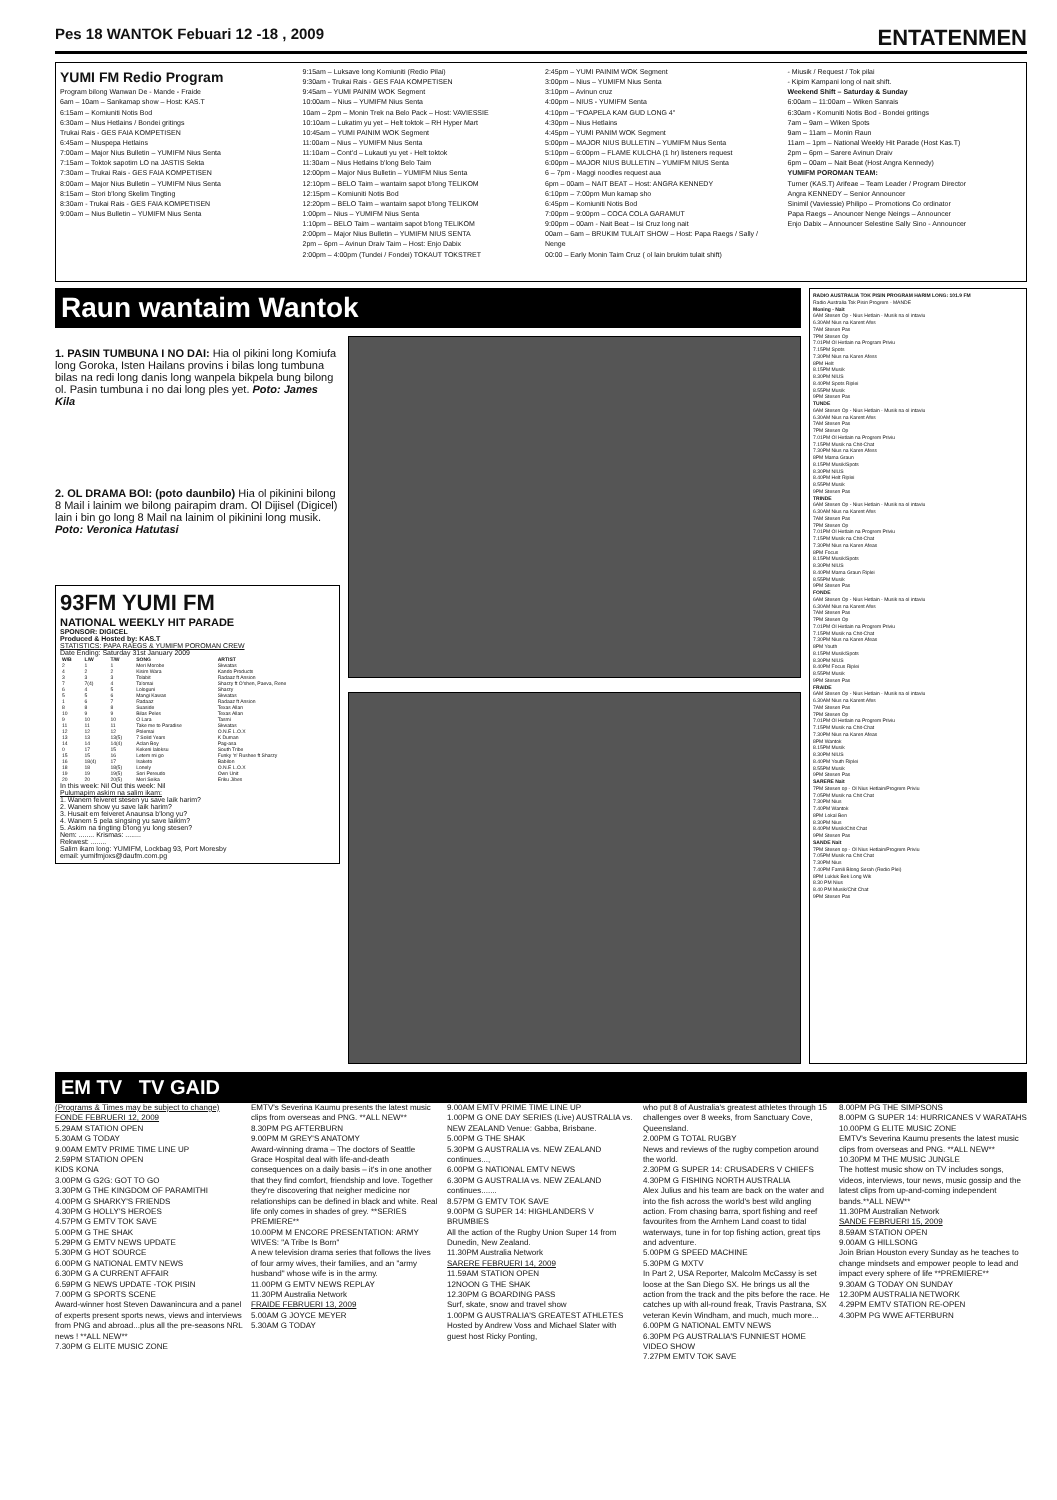Pes 18 WANTOK Febuari 12 -18 , 2009 ENTATENMEN
YUMI FM Redio Program
Program bilong Wanwan De - Mande - Fraide
6am – 10am – Sankamap show – Host: KAS.T
6:15am – Komiuniti Notis Bod
6:30am – Nius Hetlains / Bondei gritings
Trukai Rais - GES FAIA KOMPETISEN
6:45am – Niuspepa Hetlains
7:00am – Major Nius Bulletin – YUMIFM Nius Senta
7:15am – Toktok sapotim LO na JASTIS Sekta
7:30am – Trukai Rais - GES FAIA KOMPETISEN
8:00am – Major Nius Bulletin – YUMIFM Nius Senta
8:15am – Stori b'long Skelim Tingting
8:30am - Trukai Rais - GES FAIA KOMPETISEN
9:00am – Nius Bulletin – YUMIFM Nius Senta
9:15am – Luksave long Komiuniti (Redio Pilai)
9:30am - Trukai Rais - GES FAIA KOMPETISEN
9:45am – YUMI PAINIM WOK Segment
10:00am – Nius – YUMIFM Nius Senta
10am – 2pm – Monin Trek na Belo Pack – Host: VAVIESSIE
10:10am – Lukatim yu yet – Helt toktok – RH Hyper Mart
10:45am – YUMI PAINIM WOK Segment
11:00am – Nius – YUMIFM Nius Senta
11:10am – Cont'd – Lukauti yu yet - Helt toktok
11:30am – Nius Hetlains b'long Belo Taim
12:00pm – Major Nius Bulletin – YUMIFM Nius Senta
12:10pm – BELO Taim – wantaim sapot b'long TELIKOM
12:15pm – Komiuniti Notis Bod
12:20pm – BELO Taim – wantaim sapot b'long TELIKOM
1:00pm – Nius – YUMIFM Nius Senta
1:10pm – BELO Taim – wantaim sapot b'long TELIKOM
2:00pm – Major Nius Bulletin – YUMIFM NIUS SENTA
2pm – 6pm – Avinun Draiv Taim – Host: Enjo Dabix
2:00pm – 4:00pm (Tundei / Fondei) TOKAUT TOKSTRET
2:45pm – YUMI PAINIM WOK Segment
3:00pm – Nius – YUMIFM Nius Senta
3:10pm – Avinun cruz
4:00pm – NIUS - YUMIFM Senta
4:10pm – "FOAPELA KAM GUD LONG 4"
4:30pm – Nius Hetlains
4:45pm – YUMI PANIM WOK Segment
5:00pm – MAJOR NIUS BULLETIN – YUMIFM Nius Senta
5:10pm – 6:00pm – FLAME KULCHA (1 hr) listeners request
6:00pm – MAJOR NIUS BULLETIN – YUMIFM NIUS Senta
6 – 7pm - Maggi noodles request aua
6pm – 00am – NAIT BEAT – Host: ANGRA KENNEDY
6:10pm – 7:00pm Mun kamap sho
6:45pm – Komiuniti Notis Bod
7:00pm – 9:00pm – COCA COLA GARAMUT
9:00pm – 00am - Nait Beat – Isi Cruz long nait
00am – 6am – BRUKIM TULAIT SHOW – Host: Papa Raegs / Sally / Nenge
00:00 – Early Monin Taim Cruz ( ol lain brukim tulait shift)
- Miusik / Request / Tok pilai
- Kipim Kampani long ol nait shift.
Weekend Shift – Saturday & Sunday
6:00am – 11:00am – Wiken Sanrais
6:30am - Komuniti Notis Bod - Bondei gritings
7am – 9am – Wiken Spots
9am – 11am – Monin Raun
11am – 1pm – National Weekly Hit Parade (Host Kas.T)
2pm – 6pm – Sarere Avinun Draiv
6pm – 00am – Nait Beat (Host Angra Kennedy)
YUMIFM POROMAN TEAM:
Turner (KAS.T) Arifeae – Team Leader / Program Director
Angra KENNEDY – Senior Announcer
Sinimil (Vaviessie) Philipo – Promotions Co ordinator
Papa Raegs – Anouncer Nenge Neings – Announcer
Enjo Dabix – Announcer Selestine Sally Sino - Announcer
Raun wantaim Wantok
1. PASIN TUMBUNA I NO DAI: Hia ol pikini long Komiufa long Goroka, Isten Hailans provins i bilas long tumbuna bilas na redi long danis long wanpela bikpela bung bilong ol. Pasin tumbuna i no dai long ples yet. Poto: James Kila
2. OL DRAMA BOI: (poto daunbilo) Hia ol pikinini bilong 8 Mail i lainim we bilong pairapim dram. Ol Dijisel (Digicel) lain i bin go long 8 Mail na lainim ol pikinini long musik. Poto: Veronica Hatutasi
93FM YUMI FM
NATIONAL WEEKLY HIT PARADE
SPONSOR: DIGICEL
Produced & Hosted by: KAS.T
STATISTICS: PAPA RAEGS & YUMIFM POROMAN CREW
Date Ending: Saturday 31st January 2009
| W/B | L/W | T/W | SONG | ARTIST |
| --- | --- | --- | --- | --- |
| 2 | 1 | 1 | Meri Morobe | Skwatas |
| 4 | 2 | 2 | Kisim Wara | Kando Products |
| 3 | 3 | 3 | Tolabit | Radaaz ft Ansion |
| 7 | 7(4) | 4 | Ta'omai | Sharzy ft O'shen, Paeva, Rene |
| 6 | 4 | 5 | Lologuni | Sharzy |
| 5 | 5 | 6 | Mangi Kawas | Skwatas |
| 1 | 6 | 7 | Radaaz | Radaaz ft Ansion |
| 8 | 8 | 8 | Suaside | Texas Allan |
| 10 | 9 | 9 | Bilas Peles | Texas Allan |
| 9 | 10 | 10 | O Lara | Tasmi |
| 11 | 11 | 11 | Take me to Paradise | Skwatas |
| 12 | 12 | 12 | Polemai | O.N.E L.O.X |
| 13 | 13 | 13(5) | 7 Solid Years | K Duman |
| 14 | 14 | 14(4) | Aclan Boy | Pag-asa |
| 0 | 17 | 15 | Kekeni laloksu | South Tribe |
| 15 | 15 | 16 | Letem mi go | Funky 'n' Rushee ft Sharzy |
| 16 | 18(4) | 17 | Isaketo | Babilon |
| 18 | 18 | 18(5) | Lonely | O.N.E L.O.X |
| 19 | 19 | 19(5) | Sori Pereudo | Own Unit |
| 20 | 20 | 20(5) | Meri Seika | Eriku Jibes |
In this week: Nil Out this week: Nil
Pulumapim askim na salim ikam:
1. Wanem feiveret stesen yu save laik harim?
2. Wanem show yu save laik harim?
3. Husait em feiveret Anaunsa b'long yu?
4. Wanem 5 pela singsing yu save laikim?
5. Askim na tingting b'long yu long stesen?
Nem: ........ Krismas: ........
Rekwest: ........
Salim ikam long: YUMIFM, Lockbag 93, Port Moresby
email: yumifmjoxs@daufm.com.pg
RADIO AUSTRALIA TOK PISIN PROGRAM HARIM LONG: 101.9 FM
Radio Australia Tok Pisin Progrem - MANDE
Moning - Nait
6AM Stesen Op - Nius Hetlain - Musik na ol intaviu
6.30AM Nius na Karent Afes
7AM Stesen Pas
7PM Stesen Op
7.01PM Ol Hetlain na Program Priviu
7.15PM Spots
7.30PM Nius na Karen Afess
8PM Helt
8.15PM Musik
8.30PM NIUS
8.40PM Spots Riplei
8.55PM Musik
9PM Stesen Pas
TUNDE
6AM Stesen Op - Nius Hetlain - Musik na ol intaviu
6.30AM Nius na Karent Afes
7AM Stesen Pas
7PM Stesen Op
7.01PM Ol Hetlain na Progrem Priviu
7.15PM Musik na Chit-Chat
7.30PM Nius na Karen Afess
8PM Mama Graun
8.15PM Musik/Spots
8.30PM NIUS
8.40PM Helt Riplei
8.55PM Musik
9PM Stesen Pas
TRINDE
6AM Stesen Op - Nius Hetlain - Musik na ol intaviu
6.30AM Nius na Karent Afes
7AM Stesen Pas
7PM Stesen Op
7.01PM Ol Hetlain na Progrem Priviu
7.15PM Musik na Chit-Chat
7.30PM Nius na Karen Afeas
8PM Focus
8.15PM Musik/Spots
8.30PM NIUS
8.40PM Mama Graun Riplei
8.55PM Musik
9PM Stesen Pas
FONDE
6AM Stesen Op - Nius Hetlain - Musik na ol intaviu
6.30AM Nius na Karent Afes
7AM Stesen Pas
7PM Stesen Op
7.01PM Ol Hetlain na Progrem Priviu
7.15PM Musik na Chit-Chat
7.30PM Nius na Karen Afeas
8PM Youth
8.15PM Musik/Spots
8.30PM NIUS
8.40PM Focus Riplei
8.55PM Musik
9PM Stesen Pas
FRAIDE
6AM Stesen Op - Nius Hetlain - Musik na ol intaviu
6.30AM Nius na Karent Afes
7AM Stesen Pas
7PM Stesen Op
7.01PM Ol Hetlain na Progrem Priviu
7.15PM Musik na Chit-Chat
7.30PM Nius na Karen Afeas
8PM Wantok
8.15PM Musik
8.30PM NIUS
8.40PM Youth Riplei
8.55PM Musik
9PM Stesen Pas
SARERE Nait
7PM Stesen op - Ol Nius Hetlain/Progrem Priviu
7.05PM Musik na Chit Chat
7.30PM Nius
7.40PM Wantok
8PM Lokal Ben
8.30PM Nius
8.40PM Musik/Chit Chat
9PM Stesen Pas
SANDE Nait
7PM Stesen op - Ol Nius Hetlain/Progrem Priviu
7.05PM Musik na Chit Chat
7.30PM Nius
7.40PM Famili Blong Serah (Redio Plei)
8PM Lukluk Bek Long Wik
8.30 PM Nius
8.40 PM Musik/Chit Chat
9PM Stesen Pas
EM TV TV GAID
(Programs & Times may be subject to change)
FONDE FEBRUERI 12, 2009
5.29AM STATION OPEN
5.30AM G TODAY
9.00AM EMTV PRIME TIME LINE UP
2.59PM STATION OPEN
KIDS KONA
3.00PM G G2G: GOT TO GO
3.30PM G THE KINGDOM OF PARAMITHI
4.00PM G SHARKY'S FRIENDS
4.30PM G HOLLY'S HEROES
4.57PM G EMTV TOK SAVE
5.00PM G THE SHAK
5.29PM G EMTV NEWS UPDATE
5.30PM G HOT SOURCE
6.00PM G NATIONAL EMTV NEWS
6.30PM G A CURRENT AFFAIR
6.59PM G NEWS UPDATE -TOK PISIN
7.00PM G SPORTS SCENE
Award-winner host Steven Dawanincura and a panel of experts present sports news, views and interviews from PNG and abroad...plus all the pre-seasons NRL news ! **ALL NEW**
7.30PM G ELITE MUSIC ZONE
EMTV's Severina Kaumu presents the latest music clips from overseas and PNG. **ALL NEW**
8.30PM PG AFTERBURN
9.00PM M GREY'S ANATOMY
Award-winning drama – The doctors of Seattle Grace Hospital deal with life-and-death consequences on a daily basis – it's in one another that they find comfort, friendship and love. Together they're discovering that neigher medicine nor relationships can be defined in black and white. Real life only comes in shades of grey. **SERIES PREMIERE**
10.00PM M ENCORE PRESENTATION: ARMY WIVES: "A Tribe Is Born"
A new television drama series that follows the lives of four army wives, their families, and an "army husband" whose wife is in the army.
11.00PM G EMTV NEWS REPLAY
11.30PM Australia Network
FRAIDE FEBRUERI 13, 2009
5.00AM G JOYCE MEYER
5.30AM G TODAY
9.00AM EMTV PRIME TIME LINE UP
1.00PM G ONE DAY SERIES (Live) AUSTRALIA vs. NEW ZEALAND Venue: Gabba, Brisbane.
5.00PM G THE SHAK
5.30PM G AUSTRALIA vs. NEW ZEALAND continues...,
6.00PM G NATIONAL EMTV NEWS
6.30PM G AUSTRALIA vs. NEW ZEALAND continues.......
8.57PM G EMTV TOK SAVE
9.00PM G SUPER 14: HIGHLANDERS V BRUMBIES
All the action of the Rugby Union Super 14 from Dunedin, New Zealand.
11.30PM Australia Network
SARERE FEBRUERI 14, 2009
11.59AM STATION OPEN
12NOON G THE SHAK
12.30PM G BOARDING PASS
Surf, skate, snow and travel show
1.00PM G AUSTRALIA'S GREATEST ATHLETES
Hosted by Andrew Voss and Michael Slater with guest host Ricky Ponting,
who put 8 of Australia's greatest athletes through 15 challenges over 8 weeks, from Sanctuary Cove, Queensland.
2.00PM G TOTAL RUGBY
News and reviews of the rugby competion around the world.
2.30PM G SUPER 14: CRUSADERS V CHIEFS
4.30PM G FISHING NORTH AUSTRALIA
Alex Julius and his team are back on the water and into the fish across the world's best wild angling action. From chasing barra, sport fishing and reef favourites from the Arnhem Land coast to tidal waterways, tune in for top fishing action, great tips and adventure.
5.00PM G SPEED MACHINE
5.30PM G MXTV
In Part 2, USA Reporter, Malcolm McCassy is set loose at the San Diego SX. He brings us all the action from the track and the pits before the race. He catches up with all-round freak, Travis Pastrana, SX veteran Kevin Windham, and much, much more...
6.00PM G NATIONAL EMTV NEWS
6.30PM PG AUSTRALIA'S FUNNIEST HOME VIDEO SHOW
7.27PM EMTV TOK SAVE
8.00PM PG THE SIMPSONS
8.00PM G SUPER 14: HURRICANES V WARATAHS
10.00PM G ELITE MUSIC ZONE
EMTV's Severina Kaumu presents the latest music clips from overseas and PNG. **ALL NEW**
10.30PM M THE MUSIC JUNGLE
The hottest music show on TV includes songs, videos, interviews, tour news, music gossip and the latest clips from up-and-coming independent bands.**ALL NEW**
11.30PM Australian Network
SANDE FEBRUERI 15, 2009
8.59AM STATION OPEN
9.00AM G HILLSONG
Join Brian Houston every Sunday as he teaches to change mindsets and empower people to lead and impact every sphere of life **PREMIERE**
9.30AM G TODAY ON SUNDAY
12.30PM AUSTRALIA NETWORK
4.29PM EMTV STATION RE-OPEN
4.30PM PG WWE AFTERBURN